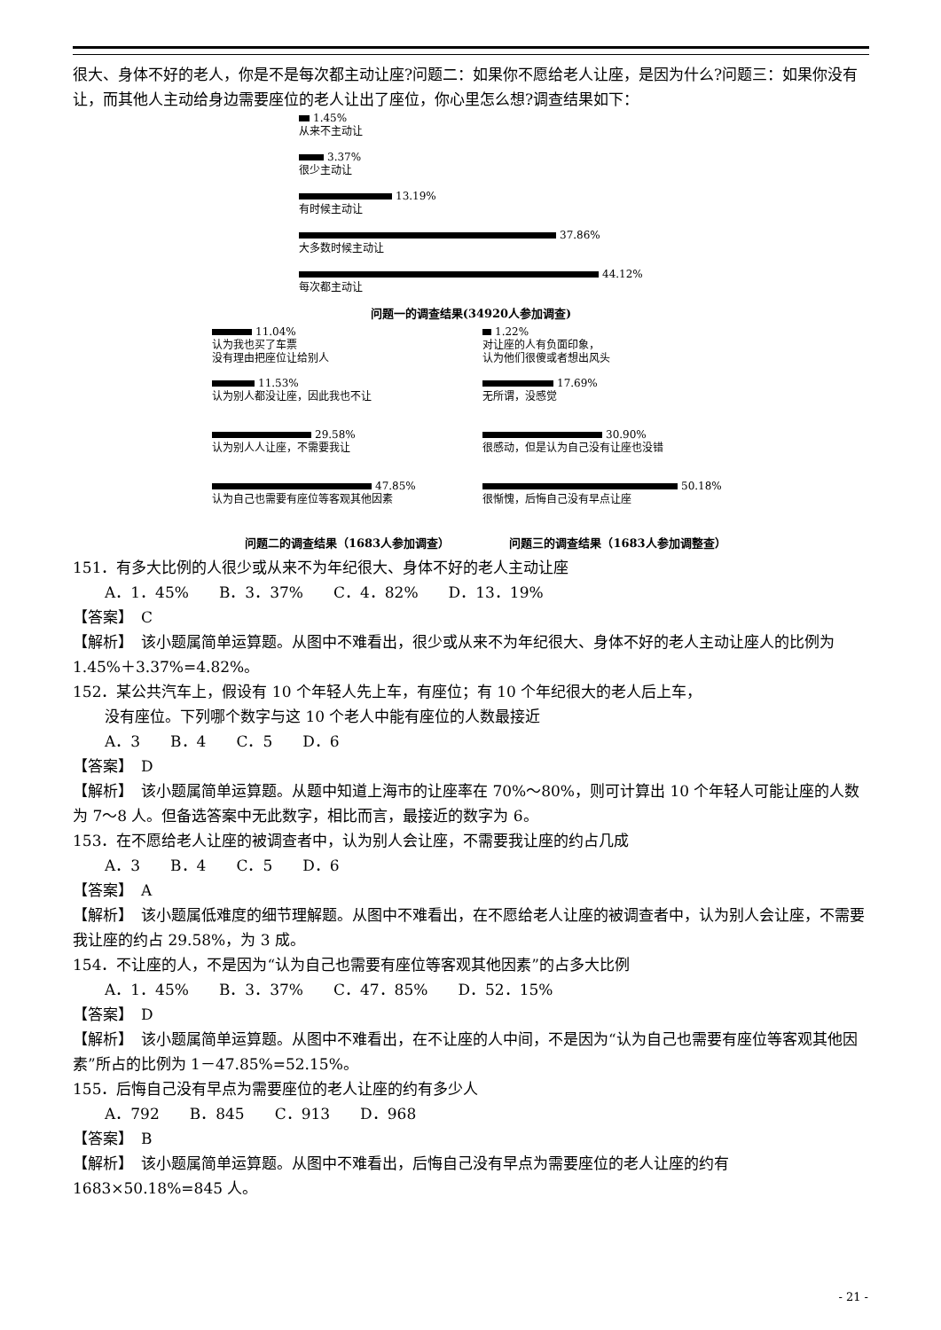很大、身体不好的老人，你是不是每次都主动让座?问题二：如果你不愿给老人让座，是因为什么?问题三：如果你没有让，而其他人主动给身边需要座位的老人让出了座位，你心里怎么想?调查结果如下：
1.45%
从来不主动让
3.37%
很少主动让
13.19%
有时候主动让
37.86%
大多数时候主动让
44.12%
每次都主动让
问题一的调查结果(34920人参加调查)
11.04%
认为我也买了车票
没有理由把座位让给别人
11.53%
认为别人都没让座，因此我也不让
29.58%
认为别人人让座，不需要我让
47.85%
认为自己也需要有座位等客观其他因素
问题二的调查结果（1683人参加调查）
1.22%
对让座的人有负面印象，
认为他们很傻或者想出风头
17.69%
无所谓，没感觉
30.90%
很感动，但是认为自己没有让座也没错
50.18%
很惭愧，后悔自己没有早点让座
问题三的调查结果（1683人参加调整查）
151．有多大比例的人很少或从来不为年纪很大、身体不好的老人主动让座
A．1．45%　　B．3．37%　　C．4．82%　　D．13．19%
【答案】　C
【解析】　该小题属简单运算题。从图中不难看出，很少或从来不为年纪很大、身体不好的老人主动让座人的比例为 1.45%＋3.37%=4.82%。
152．某公共汽车上，假设有 10 个年轻人先上车，有座位；有 10 个年纪很大的老人后上车，
没有座位。下列哪个数字与这 10 个老人中能有座位的人数最接近
A．3　　B．4　　C．5　　D．6
【答案】　D
【解析】　该小题属简单运算题。从题中知道上海市的让座率在 70%～80%，则可计算出 10 个年轻人可能让座的人数为 7～8 人。但备选答案中无此数字，相比而言，最接近的数字为 6。
153．在不愿给老人让座的被调查者中，认为别人会让座，不需要我让座的约占几成
A．3　　B．4　　C．5　　D．6
【答案】　A
【解析】　该小题属低难度的细节理解题。从图中不难看出，在不愿给老人让座的被调查者中，认为别人会让座，不需要我让座的约占 29.58%，为 3 成。
154．不让座的人，不是因为“认为自己也需要有座位等客观其他因素”的占多大比例
A．1．45%　　B．3．37%　　C．47．85%　　D．52．15%
【答案】　D
【解析】　该小题属简单运算题。从图中不难看出，在不让座的人中间，不是因为“认为自己也需要有座位等客观其他因素”所占的比例为 1－47.85%=52.15%。
155．后悔自己没有早点为需要座位的老人让座的约有多少人
A．792　　B．845　　C．913　　D．968
【答案】　B
【解析】　该小题属简单运算题。从图中不难看出，后悔自己没有早点为需要座位的老人让座的约有 1683×50.18%=845 人。
- 21 -